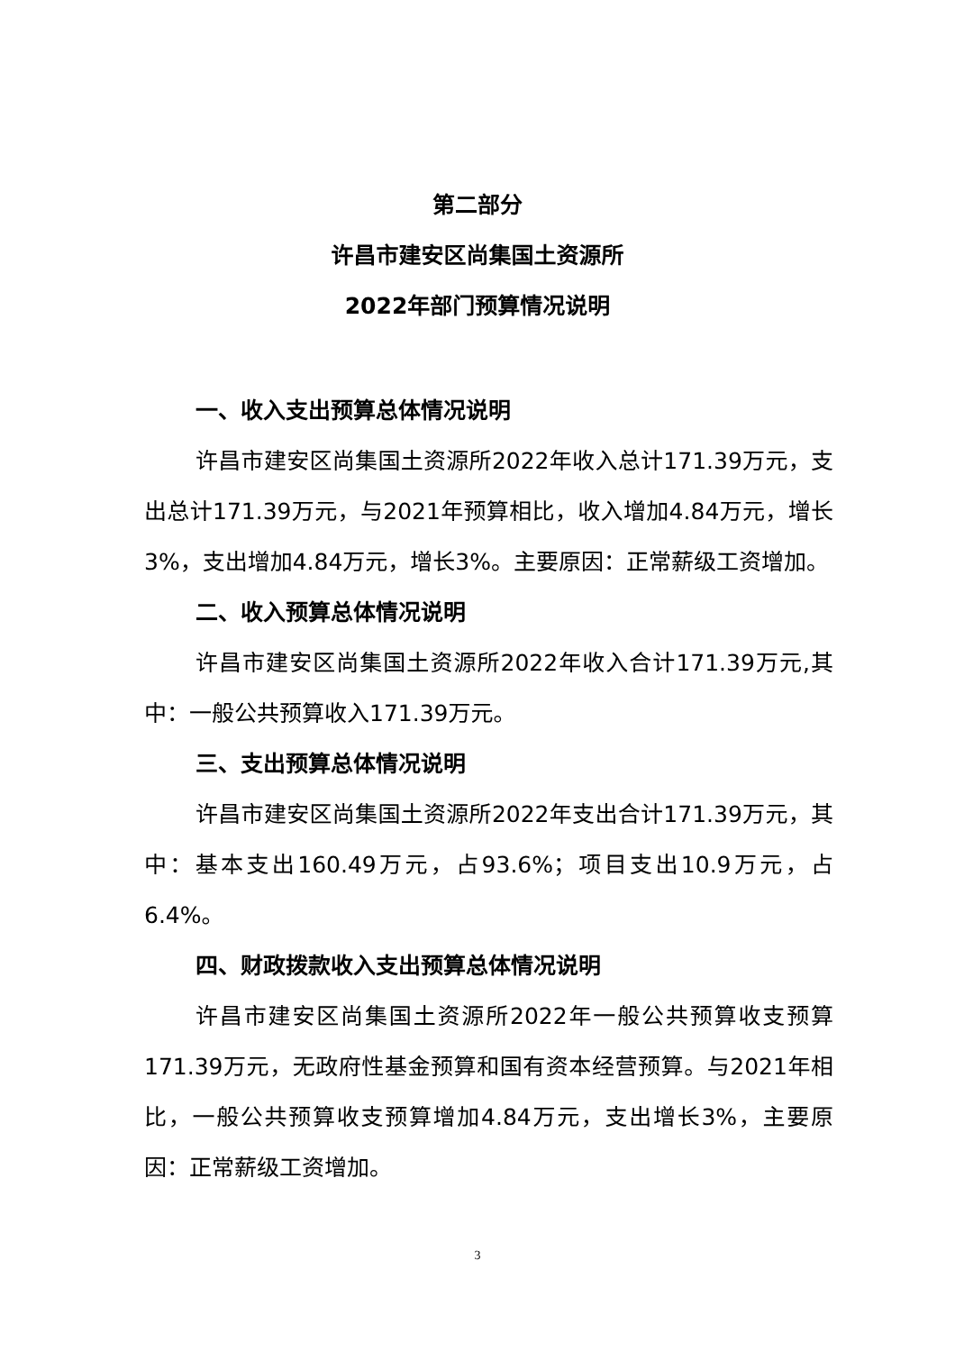第二部分
许昌市建安区尚集国土资源所
2022年部门预算情况说明
一、收入支出预算总体情况说明
许昌市建安区尚集国土资源所2022年收入总计171.39万元，支出总计171.39万元，与2021年预算相比，收入增加4.84万元，增长3%，支出增加4.84万元，增长3%。主要原因：正常薪级工资增加。
二、收入预算总体情况说明
许昌市建安区尚集国土资源所2022年收入合计171.39万元,其中：一般公共预算收入171.39万元。
三、支出预算总体情况说明
许昌市建安区尚集国土资源所2022年支出合计171.39万元，其中：基本支出160.49万元，占93.6%；项目支出10.9万元，占6.4%。
四、财政拨款收入支出预算总体情况说明
许昌市建安区尚集国土资源所2022年一般公共预算收支预算171.39万元，无政府性基金预算和国有资本经营预算。与2021年相比，一般公共预算收支预算增加4.84万元，支出增长3%，主要原因：正常薪级工资增加。
3